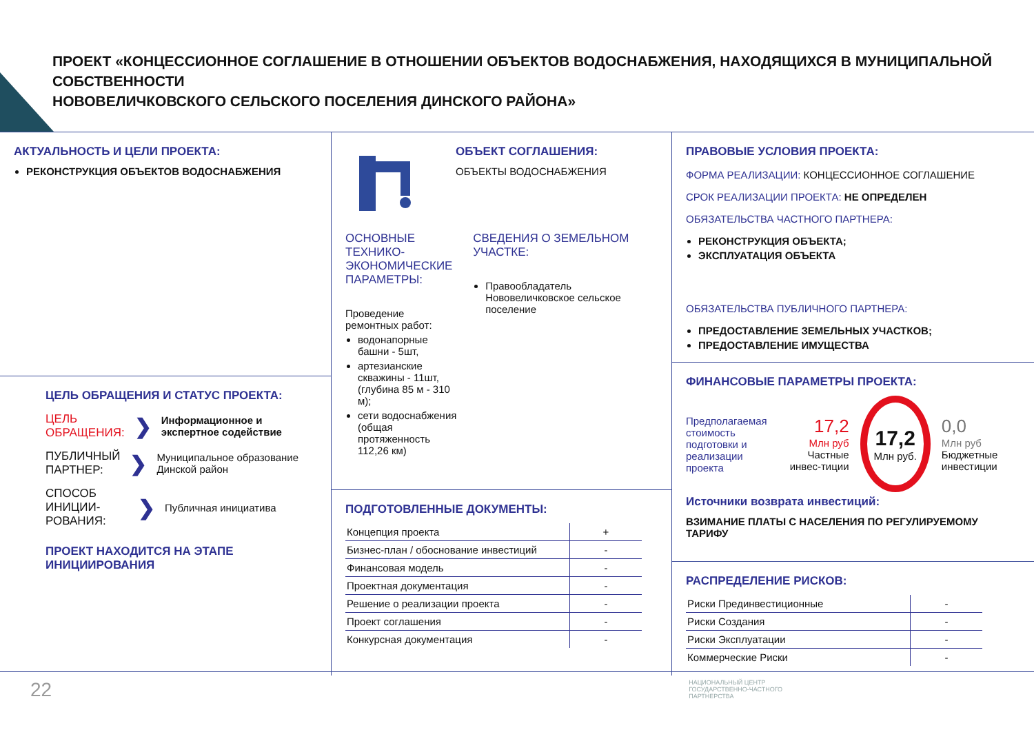ПРОЕКТ «КОНЦЕССИОННОЕ СОГЛАШЕНИЕ В ОТНОШЕНИИ ОБЪЕКТОВ ВОДОСНАБЖЕНИЯ, НАХОДЯЩИХСЯ В МУНИЦИПАЛЬНОЙ СОБСТВЕННОСТИ
НОВОВЕЛИЧКОВСКОГО СЕЛЬСКОГО ПОСЕЛЕНИЯ ДИНСКОГО РАЙОНА»
АКТУАЛЬНОСТЬ И ЦЕЛИ ПРОЕКТА:
РЕКОНСТРУКЦИЯ ОБЪЕКТОВ ВОДОСНАБЖЕНИЯ
ЦЕЛЬ ОБРАЩЕНИЯ И СТАТУС ПРОЕКТА:
ЦЕЛЬ ОБРАЩЕНИЯ:
❯ Информационное и экспертное содействие
ПУБЛИЧНЫЙ ПАРТНЕР:
❯ Муниципальное образование Динской район
СПОСОБ ИНИЦИИ-РОВАНИЯ:
❯ Публичная инициатива
ПРОЕКТ НАХОДИТСЯ НА ЭТАПЕ ИНИЦИИРОВАНИЯ
ОБЪЕКТ СОГЛАШЕНИЯ:
ОБЪЕКТЫ ВОДОСНАБЖЕНИЯ
ОСНОВНЫЕ ТЕХНИКО-ЭКОНОМИЧЕСКИЕ ПАРАМЕТРЫ:
Проведение ремонтных работ:
водонапорные башни - 5шт,
артезианские скважины - 11шт, (глубина 85 м - 310 м);
сети водоснабжения (общая протяженность 112,26 км)
СВЕДЕНИЯ О ЗЕМЕЛЬНОМ УЧАСТКЕ:
Правообладатель Нововеличковское сельское поселение
ПОДГОТОВЛЕННЫЕ ДОКУМЕНТЫ:
| Концепция проекта | + |
| Бизнес-план / обоснование инвестиций | - |
| Финансовая модель | - |
| Проектная документация | - |
| Решение о реализации проекта | - |
| Проект соглашения | - |
| Конкурсная документация | - |
ПРАВОВЫЕ УСЛОВИЯ ПРОЕКТА:
ФОРМА РЕАЛИЗАЦИИ: КОНЦЕССИОННОЕ СОГЛАШЕНИЕ
СРОК РЕАЛИЗАЦИИ ПРОЕКТА: НЕ ОПРЕДЕЛЕН
ОБЯЗАТЕЛЬСТВА ЧАСТНОГО ПАРТНЕРА:
РЕКОНСТРУКЦИЯ ОБЪЕКТА;
ЭКСПЛУАТАЦИЯ ОБЪЕКТА
ОБЯЗАТЕЛЬСТВА ПУБЛИЧНОГО ПАРТНЕРА:
ПРЕДОСТАВЛЕНИЕ ЗЕМЕЛЬНЫХ УЧАСТКОВ;
ПРЕДОСТАВЛЕНИЕ ИМУЩЕСТВА
ФИНАНСОВЫЕ ПАРАМЕТРЫ ПРОЕКТА:
Предполагаемая стоимость подготовки и реализации проекта
17,2
Млн руб
Частные инвес-тиции
17,2
Млн руб.
0,0
Млн руб
Бюджетные инвестиции
Источники возврата инвестиций:
ВЗИМАНИЕ ПЛАТЫ С НАСЕЛЕНИЯ ПО РЕГУЛИРУЕМОМУ ТАРИФУ
РАСПРЕДЕЛЕНИЕ РИСКОВ:
| Риски Прединвестиционные | - |
| Риски Создания | - |
| Риски Эксплуатации | - |
| Коммерческие Риски | - |
22
НАЦИОНАЛЬНЫЙ ЦЕНТР
ГОСУДАРСТВЕННО-ЧАСТНОГО
ПАРТНЕРСТВА